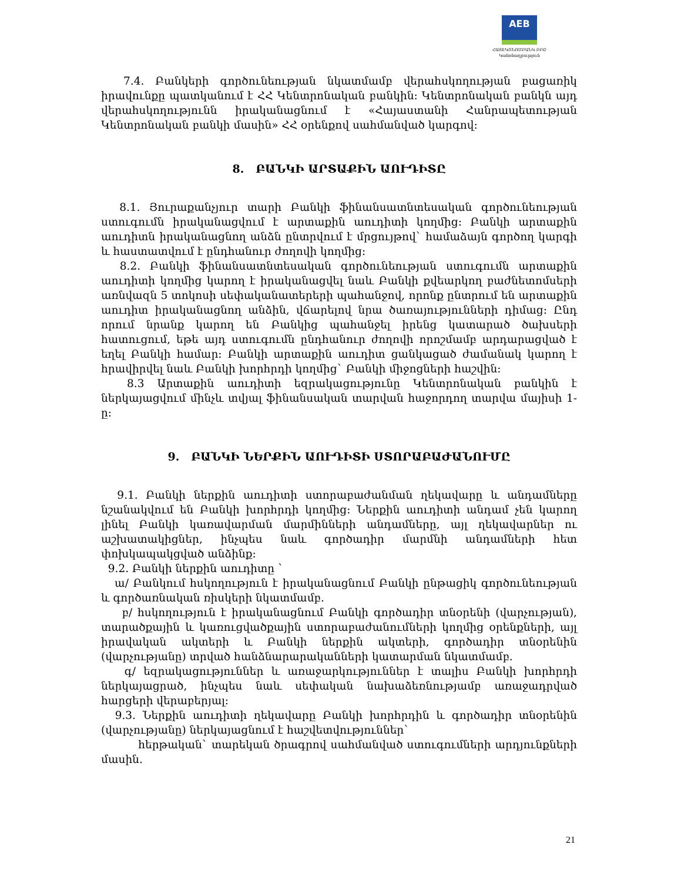AEB
ՀԱՅԷԿՈՆՈՄԲԱՆԿ ԲԲԸ
Կանոնադրություն
7.4. Բանկերի գործունեության նկատմամբ վերահսկողության բացառիկ իրավունքը պատկանում է ՀՀ Կենտրոնական բանկին: Կենտրոնական բանկն այդ վերահսկողությունն իրականացնում է «Հայաստանի Հանրապետության Կենտրոնական բանկի մասին» ՀՀ օրենքով սահմանված կարգով:
8. ԲԱՆԿԻ ԱՐՏԱՔԻՆ ԱՈՒԴԻՏԸ
8.1. Յուրաքանչյուր տարի Բանկի ֆինանսատնտեսական գործունեության ստուգումն իրականացվում է արտաքին աուդիտի կողմից: Բանկի արտաքին աուդիտն իրականացնող անձն ընտրվում է մրցույթով` համաձայն գործող կարգի և հաստատվում է ընդհանուր ժողովի կողմից:
8.2. Բանկի ֆինանսատնտեսական գործունեության ստուգումն արտաքին աուդիտի կողմից կարող է իրականացվել նաև Բանկի քվեարկող բաժնետոմսերի առնվազն 5 տոկոսի սեփականատերերի պահանջով, որոնք ընտրում են արտաքին աուդիտ իրականացնող անձին, վճարելով նրա ծառայությունների դիմաց: Ընդ որում նրանք կարող են Բանկից պահանջել իրենց կատարած ծախսերի հատուցում, եթե այդ ստուգումն ընդհանուր ժողովի որոշմամբ արդարացված է եղել Բանկի համար: Բանկի արտաքին աուդիտ ցանկացած ժամանակ կարող է հրավիրվել նաև Բանկի խորհրդի կողմից` Բանկի միջոցների հաշվին:
8.3 Արտաքին աուդիտի եզրակացությունը Կենտրոնական բանկին է ներկայացվում մինչև տվյալ ֆինանսական տարվան հաջորդող տարվա մայիսի 1-ը:
9. ԲԱՆԿԻ ՆԵՐՔԻՆ ԱՈՒԴԻՏԻ ՍՏՈՐԱԲԱԺԱՆՈՒՄԸ
9.1. Բանկի ներքին աուդիտի ստորաբաժանման ղեկավարը և անդամները նշանակվում են Բանկի խորհրդի կողմից: Ներքին աուդիտի անդամ չեն կարող լինել Բանկի կառավարման մարմինների անդամները, այլ ղեկավարներ ու աշխատակիցներ, ինչպես նաև գործադիր մարմնի անդամների հետ փոխկապակցված անձինք:
9.2. Բանկի ներքին աուդիտը `
ա/ Բանկում հսկողություն է իրականացնում Բանկի ընթացիկ գործունեության և գործառնական ռիսկերի նկատմամբ.
բ/ հսկողություն է իրականացնում Բանկի գործադիր տնօրենի (վարչության), տարածքային և կառուցվածքային ստորաբաժանումների կողմից օրենքների, այլ իրավական ակտերի և Բանկի ներքին ակտերի, գործադիր տնօրենին (վարչությանը) տրված հանձնարարականների կատարման նկատմամբ.
գ/ եզրակացություններ և առաջարկություններ է տալիս Բանկի խորհրդի ներկայացրած, ինչպես նաև սեփական նախաձեռնությամբ առաջադրված հարցերի վերաբերյալ:
9.3. Ներքին աուդիտի ղեկավարը Բանկի խորհրդին և գործադիր տնօրենին (վարչությանը) ներկայացնում է հաշվետվություններ`
հերթական` տարեկան ծրագրով սահմանված ստուգումների արդյունքների մասին.
21